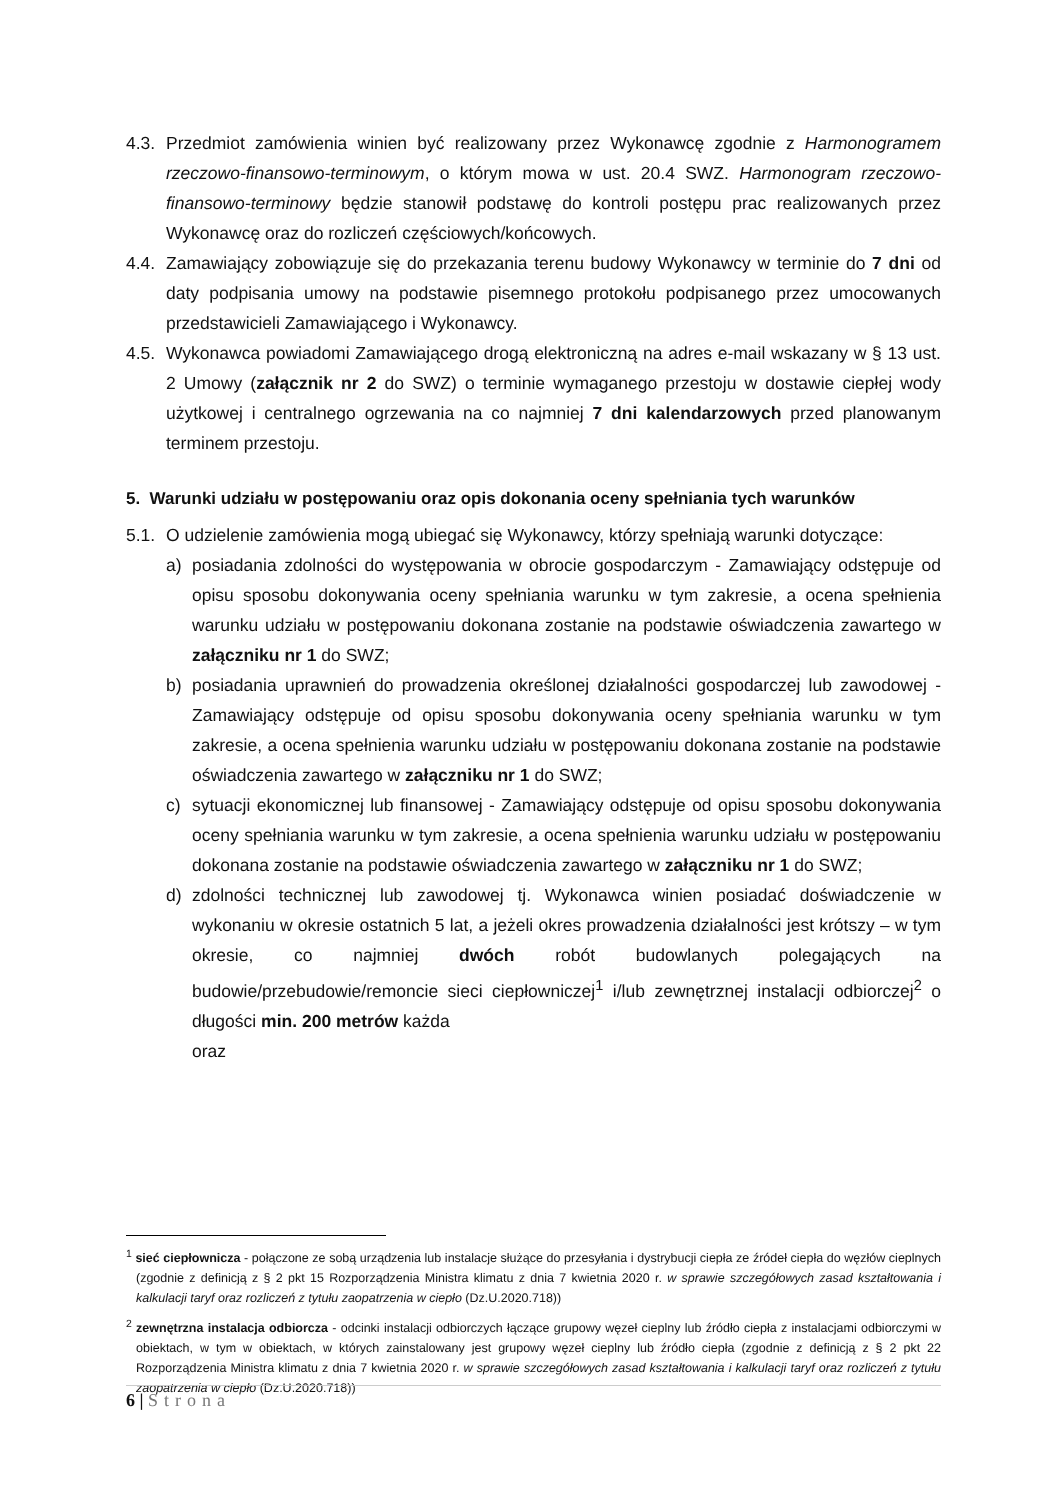4.3.
Przedmiot zamówienia winien być realizowany przez Wykonawcę zgodnie z Harmonogramem rzeczowo-finansowo-terminowym, o którym mowa w ust. 20.4 SWZ. Harmonogram rzeczowo-finansowo-terminowy będzie stanowił podstawę do kontroli postępu prac realizowanych przez Wykonawcę oraz do rozliczeń częściowych/końcowych.
4.4.
Zamawiający zobowiązuje się do przekazania terenu budowy Wykonawcy w terminie do 7 dni od daty podpisania umowy na podstawie pisemnego protokołu podpisanego przez umocowanych przedstawicieli Zamawiającego i Wykonawcy.
4.5.
Wykonawca powiadomi Zamawiającego drogą elektroniczną na adres e-mail wskazany w § 13 ust. 2 Umowy (załącznik nr 2 do SWZ) o terminie wymaganego przestoju w dostawie ciepłej wody użytkowej i centralnego ogrzewania na co najmniej 7 dni kalendarzowych przed planowanym terminem przestoju.
5. Warunki udziału w postępowaniu oraz opis dokonania oceny spełniania tych warunków
5.1.
O udzielenie zamówienia mogą ubiegać się Wykonawcy, którzy spełniają warunki dotyczące:
a) posiadania zdolności do występowania w obrocie gospodarczym - Zamawiający odstępuje od opisu sposobu dokonywania oceny spełniania warunku w tym zakresie, a ocena spełnienia warunku udziału w postępowaniu dokonana zostanie na podstawie oświadczenia zawartego w załączniku nr 1 do SWZ;
b) posiadania uprawnień do prowadzenia określonej działalności gospodarczej lub zawodowej - Zamawiający odstępuje od opisu sposobu dokonywania oceny spełniania warunku w tym zakresie, a ocena spełnienia warunku udziału w postępowaniu dokonana zostanie na podstawie oświadczenia zawartego w załączniku nr 1 do SWZ;
c) sytuacji ekonomicznej lub finansowej - Zamawiający odstępuje od opisu sposobu dokonywania oceny spełniania warunku w tym zakresie, a ocena spełnienia warunku udziału w postępowaniu dokonana zostanie na podstawie oświadczenia zawartego w załączniku nr 1 do SWZ;
d) zdolności technicznej lub zawodowej tj. Wykonawca winien posiadać doświadczenie w wykonaniu w okresie ostatnich 5 lat, a jeżeli okres prowadzenia działalności jest krótszy – w tym okresie, co najmniej dwóch robót budowlanych polegających na budowie/przebudowie/remoncie sieci ciepłowniczej<sup>1</sup> i/lub zewnętrznej instalacji odbiorczej<sup>2</sup> o długości min. 200 metrów każda
oraz
<sup>1</sup> sieć ciepłownicza - połączone ze sobą urządzenia lub instalacje służące do przesyłania i dystrybucji ciepła ze źródeł ciepła do węzłów cieplnych (zgodnie z definicją z § 2 pkt 15 Rozporządzenia Ministra klimatu z dnia 7 kwietnia 2020 r. w sprawie szczegółowych zasad kształtowania i kalkulacji taryf oraz rozliczeń z tytułu zaopatrzenia w ciepło (Dz.U.2020.718))
<sup>2</sup> zewnętrzna instalacja odbiorcza - odcinki instalacji odbiorczych łączące grupowy węzeł cieplny lub źródło ciepła z instalacjami odbiorczymi w obiektach, w tym w obiektach, w których zainstalowany jest grupowy węzeł cieplny lub źródło ciepła (zgodnie z definicją z § 2 pkt 22 Rozporządzenia Ministra klimatu z dnia 7 kwietnia 2020 r. w sprawie szczegółowych zasad kształtowania i kalkulacji taryf oraz rozliczeń z tytułu zaopatrzenia w ciepło (Dz.U.2020.718))
6 | Strona